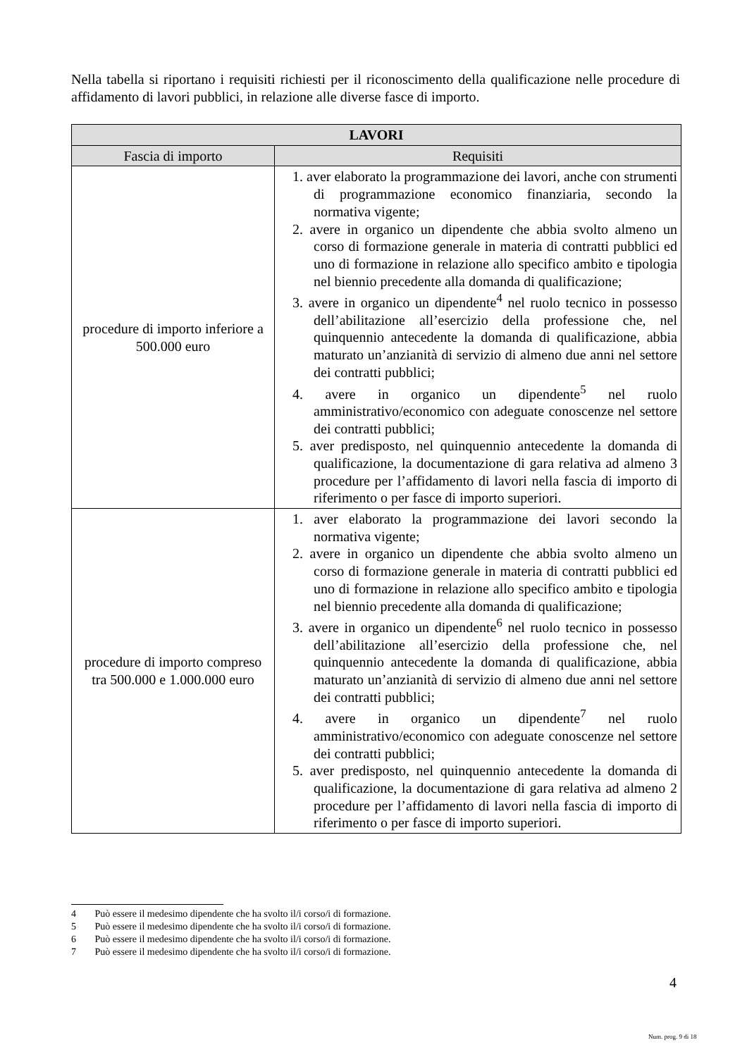Nella tabella si riportano i requisiti richiesti per il riconoscimento della qualificazione nelle procedure di affidamento di lavori pubblici, in relazione alle diverse fasce di importo.
| LAVORI | |
| --- | --- |
| Fascia di importo | Requisiti |
| procedure di importo inferiore a 500.000 euro | 1. aver elaborato la programmazione dei lavori, anche con strumenti di programmazione economico finanziaria, secondo la normativa vigente; 2. avere in organico un dipendente che abbia svolto almeno un corso di formazione generale in materia di contratti pubblici ed uno di formazione in relazione allo specifico ambito e tipologia nel biennio precedente alla domanda di qualificazione; 3. avere in organico un dipendente<sup>4</sup> nel ruolo tecnico in possesso dell’abilitazione all’esercizio della professione che, nel quinquennio antecedente la domanda di qualificazione, abbia maturato un’anzianità di servizio di almeno due anni nel settore dei contratti pubblici; 4. avere in organico un dipendente<sup>5</sup> nel ruolo amministrativo/economico con adeguate conoscenze nel settore dei contratti pubblici; 5. aver predisposto, nel quinquennio antecedente la domanda di qualificazione, la documentazione di gara relativa ad almeno 3 procedure per l’affidamento di lavori nella fascia di importo di riferimento o per fasce di importo superiori. |
| procedure di importo compreso tra 500.000 e 1.000.000 euro | 1. aver elaborato la programmazione dei lavori secondo la normativa vigente; 2. avere in organico un dipendente che abbia svolto almeno un corso di formazione generale in materia di contratti pubblici ed uno di formazione in relazione allo specifico ambito e tipologia nel biennio precedente alla domanda di qualificazione; 3. avere in organico un dipendente<sup>6</sup> nel ruolo tecnico in possesso dell’abilitazione all’esercizio della professione che, nel quinquennio antecedente la domanda di qualificazione, abbia maturato un’anzianità di servizio di almeno due anni nel settore dei contratti pubblici; 4. avere in organico un dipendente<sup>7</sup> nel ruolo amministrativo/economico con adeguate conoscenze nel settore dei contratti pubblici; 5. aver predisposto, nel quinquennio antecedente la domanda di qualificazione, la documentazione di gara relativa ad almeno 2 procedure per l’affidamento di lavori nella fascia di importo di riferimento o per fasce di importo superiori. |
4 Può essere il medesimo dipendente che ha svolto il/i corso/i di formazione.
5 Può essere il medesimo dipendente che ha svolto il/i corso/i di formazione.
6 Può essere il medesimo dipendente che ha svolto il/i corso/i di formazione.
7 Può essere il medesimo dipendente che ha svolto il/i corso/i di formazione.
4
Num. prog. 9 di 18